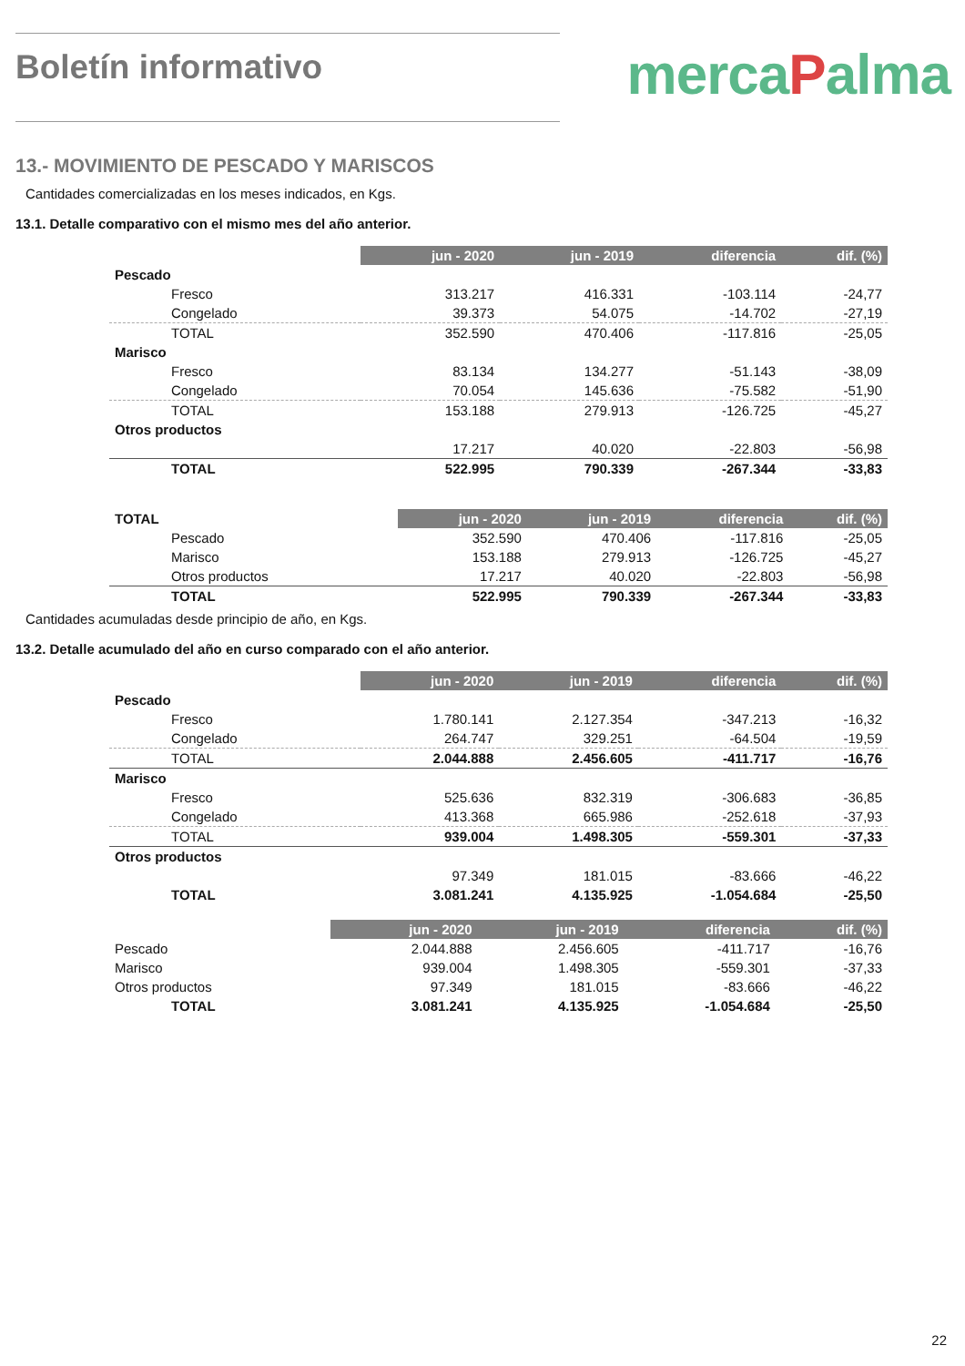Boletín informativo
mercaPalma
13.- MOVIMIENTO DE PESCADO Y MARISCOS
Cantidades comercializadas en los meses indicados, en Kgs.
13.1. Detalle comparativo con el mismo mes del año anterior.
| | jun - 2020 | jun - 2019 | diferencia | dif. (%) |
| Pescado | | | | |
| Fresco | 313.217 | 416.331 | -103.114 | -24,77 |
| Congelado | 39.373 | 54.075 | -14.702 | -27,19 |
| TOTAL | 352.590 | 470.406 | -117.816 | -25,05 |
| Marisco | | | | |
| Fresco | 83.134 | 134.277 | -51.143 | -38,09 |
| Congelado | 70.054 | 145.636 | -75.582 | -51,90 |
| TOTAL | 153.188 | 279.913 | -126.725 | -45,27 |
| Otros productos | | | | |
| | 17.217 | 40.020 | -22.803 | -56,98 |
| TOTAL | 522.995 | 790.339 | -267.344 | -33,83 |
| TOTAL | jun - 2020 | jun - 2019 | diferencia | dif. (%) |
| Pescado | 352.590 | 470.406 | -117.816 | -25,05 |
| Marisco | 153.188 | 279.913 | -126.725 | -45,27 |
| Otros productos | 17.217 | 40.020 | -22.803 | -56,98 |
| TOTAL | 522.995 | 790.339 | -267.344 | -33,83 |
Cantidades acumuladas desde principio de año, en Kgs.
13.2. Detalle acumulado del año en curso comparado con el año anterior.
| | jun - 2020 | jun - 2019 | diferencia | dif. (%) |
| Pescado | | | | |
| Fresco | 1.780.141 | 2.127.354 | -347.213 | -16,32 |
| Congelado | 264.747 | 329.251 | -64.504 | -19,59 |
| TOTAL | 2.044.888 | 2.456.605 | -411.717 | -16,76 |
| Marisco | | | | |
| Fresco | 525.636 | 832.319 | -306.683 | -36,85 |
| Congelado | 413.368 | 665.986 | -252.618 | -37,93 |
| TOTAL | 939.004 | 1.498.305 | -559.301 | -37,33 |
| Otros productos | | | | |
| | 97.349 | 181.015 | -83.666 | -46,22 |
| TOTAL | 3.081.241 | 4.135.925 | -1.054.684 | -25,50 |
| | jun - 2020 | jun - 2019 | diferencia | dif. (%) |
| Pescado | 2.044.888 | 2.456.605 | -411.717 | -16,76 |
| Marisco | 939.004 | 1.498.305 | -559.301 | -37,33 |
| Otros productos | 97.349 | 181.015 | -83.666 | -46,22 |
| TOTAL | 3.081.241 | 4.135.925 | -1.054.684 | -25,50 |
22